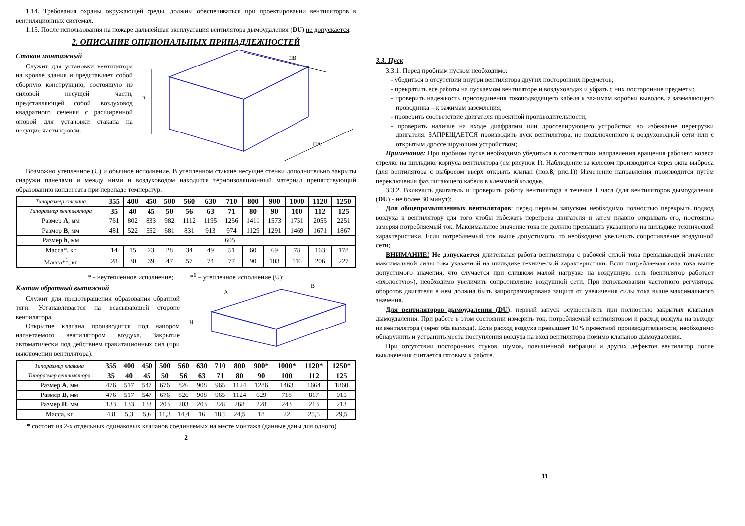1.14. Требования охраны окружающей среды, должны обеспечиваться при проектировании вентиляторов в вентиляционных системах.
1.15. После использования на пожаре дальнейшая эксплуатация вентилятора дымоудаления (DU) не допускается.
2. ОПИСАНИЕ ОПЦИОНАЛЬНЫХ ПРИНАДЛЕЖНОСТЕЙ
Стакан монтажный
Служит для установки вентилятора на кровле здания и представляет собой сборную конструкцию, состоящую из силовой несущей части, представляющей собой воздуховод квадратного сечения с расширенной опорой для установки стакана на несущие части кровли.
h
□B
□A
Возможно утепленное (U) и обычное исполнение. В утепленном стакане несущие стенки дополнительно закрыты снаружи панелями и между ними и воздуховодом находится термоизоляционный материал препятствующий образованию конденсата при перепаде температур.
| Типоразмер стакана | 355 | 400 | 450 | 500 | 560 | 630 | 710 | 800 | 900 | 1000 | 1120 | 1250 |
| --- | --- | --- | --- | --- | --- | --- | --- | --- | --- | --- | --- | --- |
| Типоразмер вентилятора | 35 | 40 | 45 | 50 | 56 | 63 | 71 | 80 | 90 | 100 | 112 | 125 |
| Размер A , мм | 761 | 802 | 833 | 982 | 1112 | 1195 | 1256 | 1411 | 1573 | 1751 | 2055 | 2251 |
| Размер B , мм | 481 | 522 | 552 | 681 | 831 | 913 | 974 | 1129 | 1291 | 1469 | 1671 | 1867 |
| Размер h , мм | 605 | | | | | | | | | | | |
| Масса*, кг | 14 | 15 | 23 | 28 | 34 | 49 | 51 | 60 | 69 | 78 | 163 | 178 |
| Масса*<sup>1</sup>, кг | 28 | 30 | 39 | 47 | 57 | 74 | 77 | 90 | 103 | 116 | 206 | 227 |
* - неутепленное исполнение; *<sup>1</sup> – утепленное исполнение (U);
Клапан обратный вытяжной
Служит для предотвращения образования обратной тяги. Устанавливается на всасывающей стороне вентилятора.
Открытие клапана производится под напором нагнетаемого вентилятором воздуха. Закрытие автоматически под действием гравитационных сил (при выключении вентилятора).
H
A
B
| Типоразмер клапана | 355 | 400 | 450 | 500 | 560 | 630 | 710 | 800 | 900* | 1000* | 1120* | 1250* |
| --- | --- | --- | --- | --- | --- | --- | --- | --- | --- | --- | --- | --- |
| Типоразмер вентилятора | 35 | 40 | 45 | 50 | 56 | 63 | 71 | 80 | 90 | 100 | 112 | 125 |
| Размер A , мм | 476 | 517 | 547 | 676 | 826 | 908 | 965 | 1124 | 1286 | 1463 | 1664 | 1860 |
| Размер B , мм | 476 | 517 | 547 | 676 | 826 | 908 | 965 | 1124 | 629 | 718 | 817 | 915 |
| Размер H , мм | 133 | 133 | 133 | 203 | 203 | 203 | 228 | 268 | 228 | 243 | 213 | 213 |
| Масса, кг | 4,8 | 5,3 | 5,6 | 11,3 | 14,4 | 16 | 18,5 | 24,5 | 18 | 22 | 25,5 | 29,5 |
* состоит из 2-х отдельных одинаковых клапанов соединяемых на месте монтажа (данные даны для одного)
2
3.3. Пуск
3.3.1. Перед пробным пуском необходимо:
- убедиться в отсутствии внутри вентилятора других посторонних предметов;
- прекратить все работы на пускаемом вентиляторе и воздуховодах и убрать с них посторонние предметы;
- проверить надежность присоединения токоподводящего кабеля к зажимам коробки выводов, а заземляющего проводника – к зажимам заземления;
- проверить соответствие двигателя проектной производительности;
- проверить наличие на входе диафрагмы или дросселирующего устройства; во избежание перегрузки двигателя. ЗАПРЕЩАЕТСЯ производить пуск вентилятора, не подключенного к воздуховодной сети или с открытым дросселирующим устройством;
Примечание: При пробном пуске необходимо убедиться в соответствии направления вращения рабочего колеса стрелке на шильдике корпуса вентилятора (см рисунок 1). Наблюдение за колесом производится через окна выброса (для вентилятора с выбросом вверх открыть клапан (поз.8, рис.1)) Изменение направления производится путём переключения фаз питающего кабеля в клеммной колодке.
3.3.2. Включить двигатель и проверить работу вентилятора в течение 1 часа (для вентиляторов дымоудаления (DU) - не более 30 минут):
Для общепромышленных вентиляторов: перед первым запуском необходимо полностью перекрыть подвод воздуха к вентилятору для того чтобы избежать перегрева двигателя и затем плавно открывать его, постоянно замеряя потребляемый ток. Максимальное значение тока не должно превышать указанного на шильдике технической характеристики. Если потребляемый ток выше допустимого, то необходимо увеличить сопротивление воздушной сети;
ВНИМАНИЕ! Не допускается длительная работа вентилятора с рабочей силой тока превышающей значение максимальной силы тока указанной на шильдике технической характеристики. Если потребляемая сила тока выше допустимого значения, что случается при слишком малой нагрузке на воздушную сеть (вентилятор работает «вхолостую»), необходимо увеличить сопротивление воздушной сети. При использовании частотного регулятора оборотов двигателя в нем должна быть запрограммирована защита от увеличения силы тока выше максимального значения.
Для вентиляторов дымоудаления (DU): первый запуск осуществлять при полностью закрытых клапанах дымоудаления. При работе в этом состоянии измерить ток, потребляемый вентилятором и расход воздуха на выходе из вентилятора (через оба выхода). Если расход воздуха превышает 10% проектной производительности, необходимо обнаружить и устранить места поступления воздуха на вход вентилятора помимо клапанов дымоудаления.
При отсутствии посторонних стуков, шумов, повышенной вибрации и других дефектов вентилятор после выключения считается готовым к работе.
11